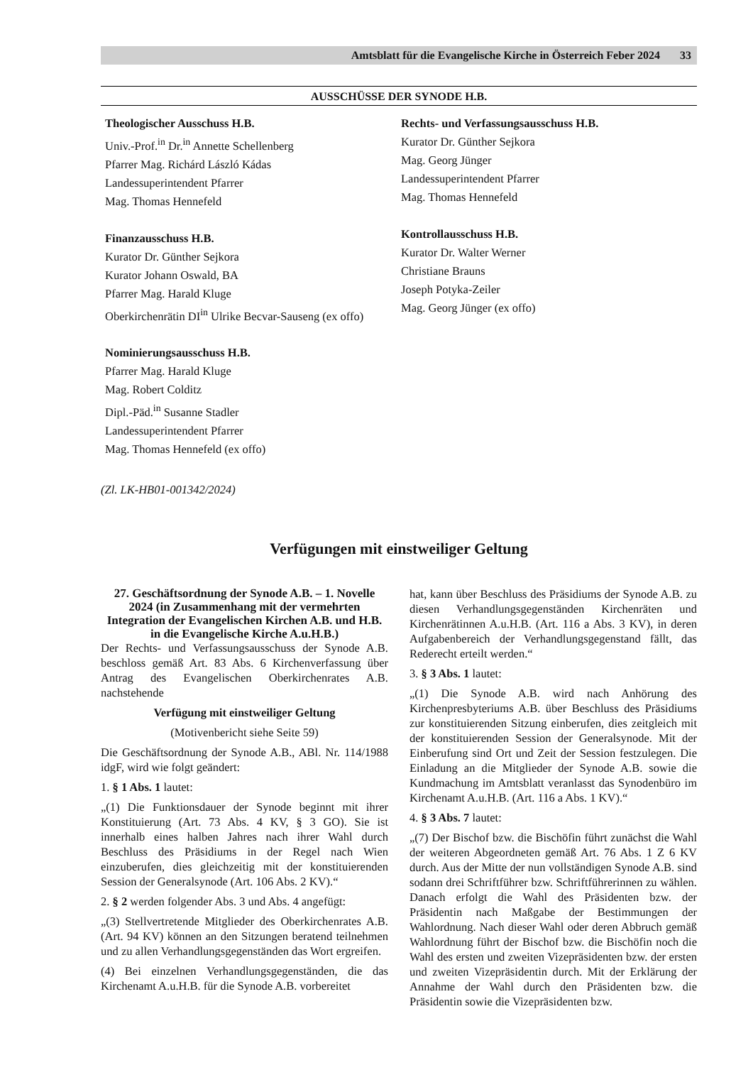Amtsblatt für die Evangelische Kirche in Österreich Feber 2024 33
AUSSCHÜSSE DER SYNODE H.B.
Theologischer Ausschuss H.B.
Univ.-Prof.<sup>in</sup> Dr.<sup>in</sup> Annette Schellenberg
Pfarrer Mag. Richárd László Kádas
Landessuperintendent Pfarrer
Mag. Thomas Hennefeld
Finanzausschuss H.B.
Kurator Dr. Günther Sejkora
Kurator Johann Oswald, BA
Pfarrer Mag. Harald Kluge
Oberkirchenrätin DI<sup>in</sup> Ulrike Becvar-Sauseng (ex offo)
Nominierungsausschuss H.B.
Pfarrer Mag. Harald Kluge
Mag. Robert Colditz
Dipl.-Päd.<sup>in</sup> Susanne Stadler
Landessuperintendent Pfarrer
Mag. Thomas Hennefeld (ex offo)
Rechts- und Verfassungsausschuss H.B.
Kurator Dr. Günther Sejkora
Mag. Georg Jünger
Landessuperintendent Pfarrer
Mag. Thomas Hennefeld
Kontrollausschuss H.B.
Kurator Dr. Walter Werner
Christiane Brauns
Joseph Potyka-Zeiler
Mag. Georg Jünger (ex offo)
(Zl. LK-HB01-001342/2024)
Verfügungen mit einstweiliger Geltung
27. Geschäftsordnung der Synode A.B. – 1. Novelle 2024 (in Zusammenhang mit der vermehrten Integration der Evangelischen Kirchen A.B. und H.B. in die Evangelische Kirche A.u.H.B.)
Der Rechts- und Verfassungsausschuss der Synode A.B. beschloss gemäß Art. 83 Abs. 6 Kirchenverfassung über Antrag des Evangelischen Oberkirchenrates A.B. nachstehende
Verfügung mit einstweiliger Geltung
(Motivenbericht siehe Seite 59)
Die Geschäftsordnung der Synode A.B., ABl. Nr. 114/1988 idgF, wird wie folgt geändert:
1. § 1 Abs. 1 lautet:
„(1) Die Funktionsdauer der Synode beginnt mit ihrer Konstituierung (Art. 73 Abs. 4 KV, § 3 GO). Sie ist innerhalb eines halben Jahres nach ihrer Wahl durch Beschluss des Präsidiums in der Regel nach Wien einzuberufen, dies gleichzeitig mit der konstituierenden Session der Generalsynode (Art. 106 Abs. 2 KV).“
2. § 2 werden folgender Abs. 3 und Abs. 4 angefügt:
„(3) Stellvertretende Mitglieder des Oberkirchenrates A.B. (Art. 94 KV) können an den Sitzungen beratend teilnehmen und zu allen Verhandlungsgegenständen das Wort ergreifen.
(4) Bei einzelnen Verhandlungsgegenständen, die das Kirchenamt A.u.H.B. für die Synode A.B. vorbereitet
hat, kann über Beschluss des Präsidiums der Synode A.B. zu diesen Verhandlungsgegenständen Kirchenräten und Kirchenrätinnen A.u.H.B. (Art. 116 a Abs. 3 KV), in deren Aufgabenbereich der Verhandlungsgegenstand fällt, das Rederecht erteilt werden.“
3. § 3 Abs. 1 lautet:
„(1) Die Synode A.B. wird nach Anhörung des Kirchenpresbyteriums A.B. über Beschluss des Präsidiums zur konstituierenden Sitzung einberufen, dies zeitgleich mit der konstituierenden Session der Generalsynode. Mit der Einberufung sind Ort und Zeit der Session festzulegen. Die Einladung an die Mitglieder der Synode A.B. sowie die Kundmachung im Amtsblatt veranlasst das Synodenbüro im Kirchenamt A.u.H.B. (Art. 116 a Abs. 1 KV).“
4. § 3 Abs. 7 lautet:
„(7) Der Bischof bzw. die Bischöfin führt zunächst die Wahl der weiteren Abgeordneten gemäß Art. 76 Abs. 1 Z 6 KV durch. Aus der Mitte der nun vollständigen Synode A.B. sind sodann drei Schriftführer bzw. Schriftführerinnen zu wählen. Danach erfolgt die Wahl des Präsidenten bzw. der Präsidentin nach Maßgabe der Bestimmungen der Wahlordnung. Nach dieser Wahl oder deren Abbruch gemäß Wahlordnung führt der Bischof bzw. die Bischöfin noch die Wahl des ersten und zweiten Vizepräsidenten bzw. der ersten und zweiten Vizepräsidentin durch. Mit der Erklärung der Annahme der Wahl durch den Präsidenten bzw. die Präsidentin sowie die Vizepräsidenten bzw.